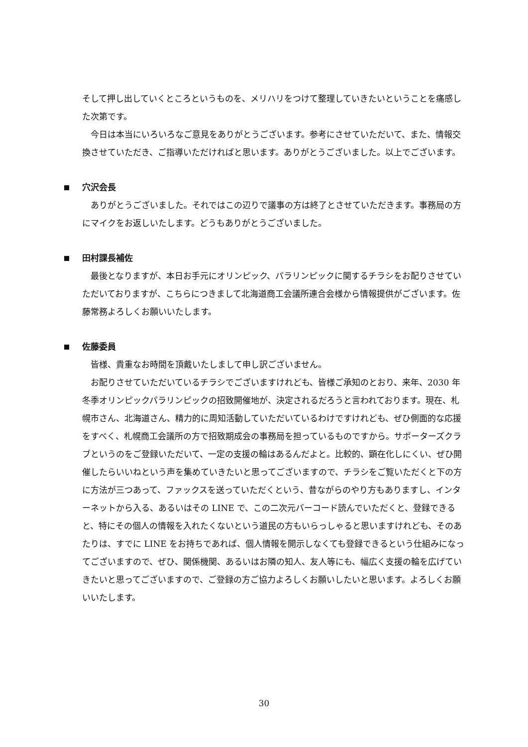そして押し出していくところというものを、メリハリをつけて整理していきたいということを痛感した次第です。
今日は本当にいろいろなご意見をありがとうございます。参考にさせていただいて、また、情報交換させていただき、ご指導いただければと思います。ありがとうございました。以上でございます。
穴沢会長
ありがとうございました。それではこの辺りで議事の方は終了とさせていただきます。事務局の方にマイクをお返しいたします。どうもありがとうございました。
田村課長補佐
最後となりますが、本日お手元にオリンピック、パラリンピックに関するチラシをお配りさせていただいておりますが、こちらにつきまして北海道商工会議所連合会様から情報提供がございます。佐藤常務よろしくお願いいたします。
佐藤委員
皆様、貴重なお時間を頂戴いたしまして申し訳ございません。
お配りさせていただいているチラシでございますけれども、皆様ご承知のとおり、来年、2030 年冬季オリンピックパラリンピックの招致開催地が、決定されるだろうと言われております。現在、札幌市さん、北海道さん、精力的に周知活動していただいているわけですけれども、ぜひ側面的な応援をすべく、札幌商工会議所の方で招致期成会の事務局を担っているものですから。サポーターズクラブというのをご登録いただいて、一定の支援の輪はあるんだよと。比較的、顕在化しにくい、ぜひ開催したらいいねという声を集めていきたいと思ってございますので、チラシをご覧いただくと下の方に方法が三つあって、ファックスを送っていただくという、昔ながらのやり方もありますし、インターネットから入る、あるいはその LINE で、この二次元バーコード読んでいただくと、登録できると、特にその個人の情報を入れたくないという道民の方もいらっしゃると思いますけれども、そのあたりは、すでに LINE をお持ちであれば、個人情報を開示しなくても登録できるという仕組みになってございますので、ぜひ、関係機関、あるいはお隣の知人、友人等にも、幅広く支援の輪を広げていきたいと思ってございますので、ご登録の方ご協力よろしくお願いしたいと思います。よろしくお願いいたします。
30